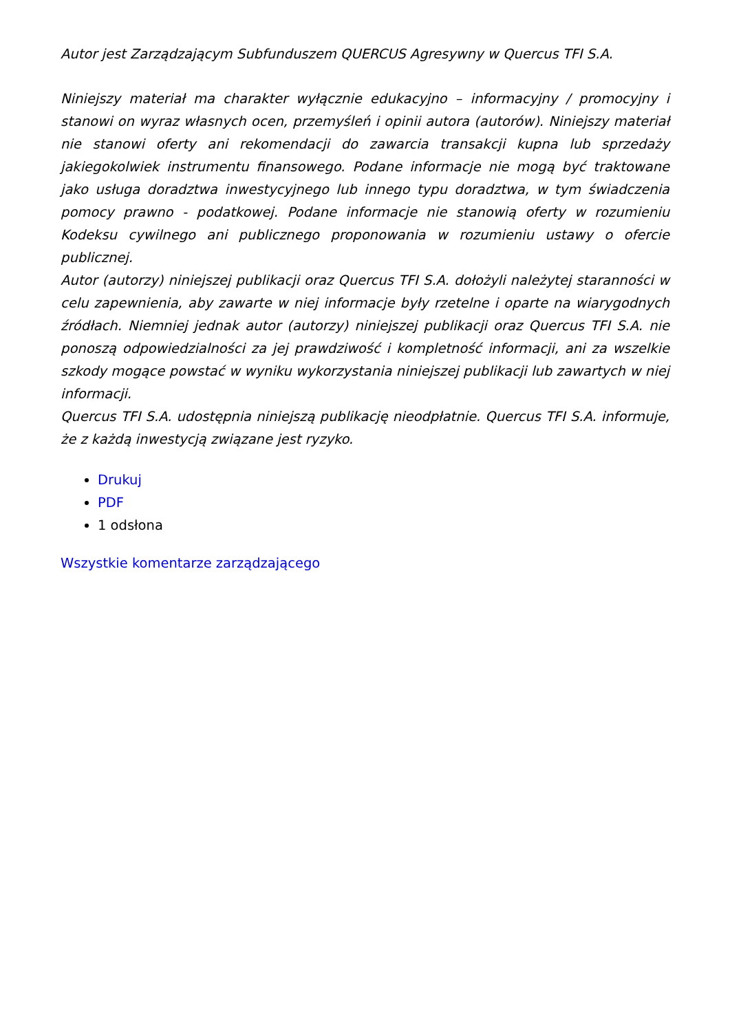Autor jest Zarządzającym Subfunduszem QUERCUS Agresywny w Quercus TFI S.A.
Niniejszy materiał ma charakter wyłącznie edukacyjno – informacyjny / promocyjny i stanowi on wyraz własnych ocen, przemyśleń i opinii autora (autorów). Niniejszy materiał nie stanowi oferty ani rekomendacji do zawarcia transakcji kupna lub sprzedaży jakiegokolwiek instrumentu finansowego. Podane informacje nie mogą być traktowane jako usługa doradztwa inwestycyjnego lub innego typu doradztwa, w tym świadczenia pomocy prawno - podatkowej. Podane informacje nie stanowią oferty w rozumieniu Kodeksu cywilnego ani publicznego proponowania w rozumieniu ustawy o ofercie publicznej.
Autor (autorzy) niniejszej publikacji oraz Quercus TFI S.A. dołożyli należytej staranności w celu zapewnienia, aby zawarte w niej informacje były rzetelne i oparte na wiarygodnych źródłach. Niemniej jednak autor (autorzy) niniejszej publikacji oraz Quercus TFI S.A. nie ponoszą odpowiedzialności za jej prawdziwość i kompletność informacji, ani za wszelkie szkody mogące powstać w wyniku wykorzystania niniejszej publikacji lub zawartych w niej informacji.
Quercus TFI S.A. udostępnia niniejszą publikację nieodpłatnie. Quercus TFI S.A. informuje, że z każdą inwestycją związane jest ryzyko.
Drukuj
PDF
1 odsłona
Wszystkie komentarze zarządzającego